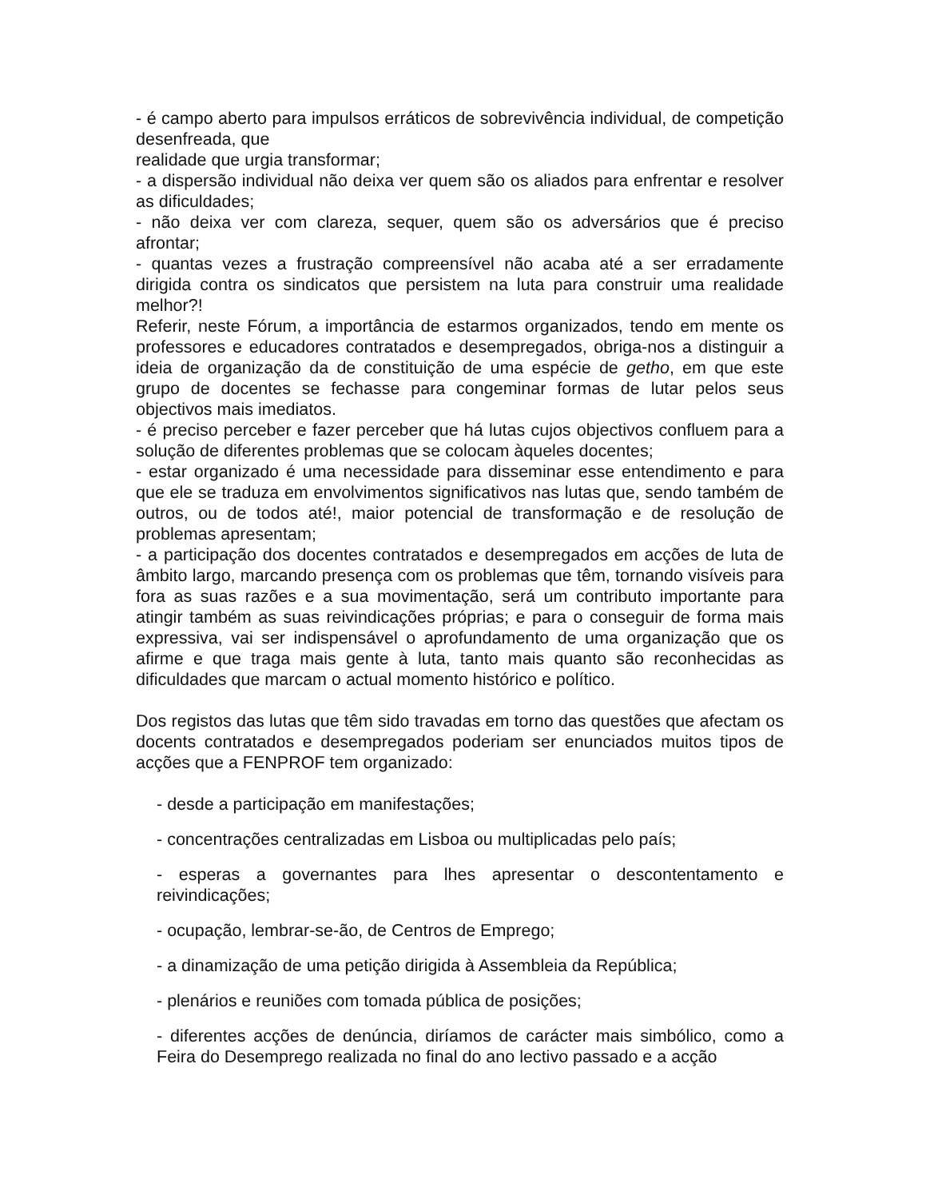- é campo aberto para impulsos erráticos de sobrevivência individual, de competição desenfreada, que
realidade que urgia transformar;
- a dispersão individual não deixa ver quem são os aliados para enfrentar e resolver as dificuldades;
- não deixa ver com clareza, sequer, quem são os adversários que é preciso afrontar;
- quantas vezes a frustração compreensível não acaba até a ser erradamente dirigida contra os sindicatos que persistem na luta para construir uma realidade melhor?!
Referir, neste Fórum, a importância de estarmos organizados, tendo em mente os professores e educadores contratados e desempregados, obriga-nos a distinguir a ideia de organização da de constituição de uma espécie de getho, em que este grupo de docentes se fechasse para congeminar formas de lutar pelos seus objectivos mais imediatos.
- é preciso perceber e fazer perceber que há lutas cujos objectivos confluem para a solução de diferentes problemas que se colocam àqueles docentes;
- estar organizado é uma necessidade para disseminar esse entendimento e para que ele se traduza em envolvimentos significativos nas lutas que, sendo também de outros, ou de todos até!, maior potencial de transformação e de resolução de problemas apresentam;
- a participação dos docentes contratados e desempregados em acções de luta de âmbito largo, marcando presença com os problemas que têm, tornando visíveis para fora as suas razões e a sua movimentação, será um contributo importante para atingir também as suas reivindicações próprias; e para o conseguir de forma mais expressiva, vai ser indispensável o aprofundamento de uma organização que os afirme e que traga mais gente à luta, tanto mais quanto são reconhecidas as dificuldades que marcam o actual momento histórico e político.
Dos registos das lutas que têm sido travadas em torno das questões que afectam os docents contratados e desempregados poderiam ser enunciados muitos tipos de acções que a FENPROF tem organizado:
- desde a participação em manifestações;
- concentrações centralizadas em Lisboa ou multiplicadas pelo país;
- esperas a governantes para lhes apresentar o descontentamento e reivindicações;
- ocupação, lembrar-se-ão, de Centros de Emprego;
- a dinamização de uma petição dirigida à Assembleia da República;
- plenários e reuniões com tomada pública de posições;
- diferentes acções de denúncia, diríamos de carácter mais simbólico, como a Feira do Desemprego realizada no final do ano lectivo passado e a acção